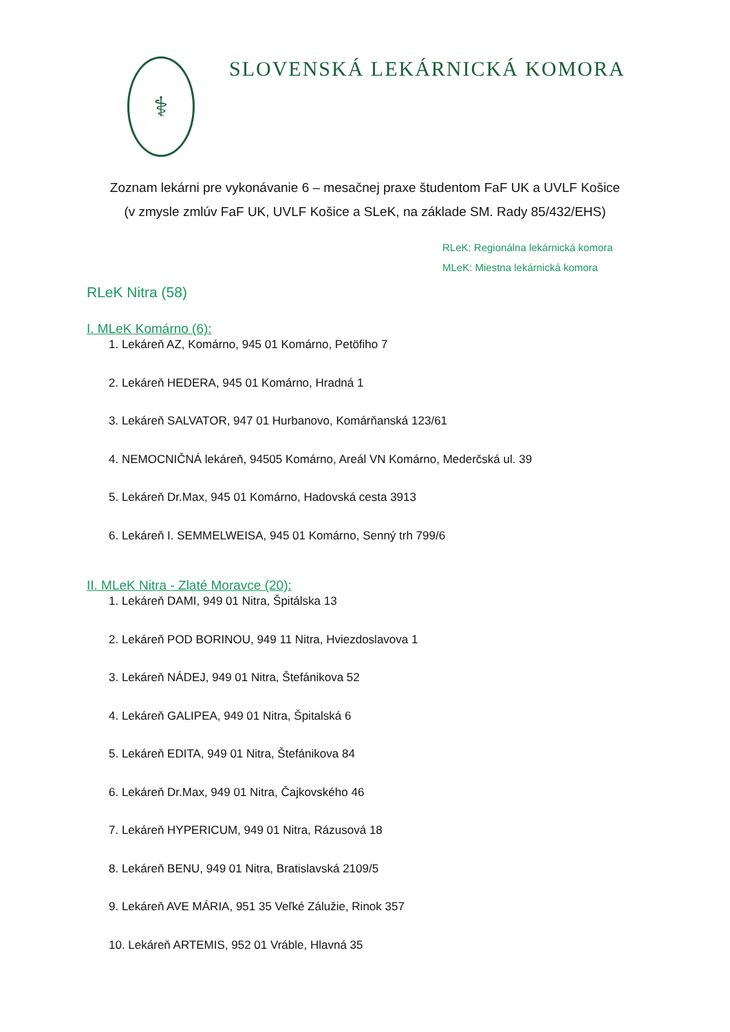⚕
SLOVENSKÁ LEKÁRNICKÁ KOMORA
Zoznam lekárni pre vykonávanie 6 – mesačnej praxe študentom FaF UK a UVLF Košice
(v zmysle zmlúv FaF UK, UVLF Košice a SLeK, na základe SM. Rady 85/432/EHS)
RLeK: Regionálna lekárnická komora
MLeK: Miestna lekárnická komora
RLeK Nitra (58)
I. MLeK Komárno (6):
1. Lekáreň AZ, Komárno, 945 01 Komárno, Petöfiho 7
2. Lekáreň HEDERA, 945 01 Komárno, Hradná 1
3. Lekáreň SALVATOR, 947 01 Hurbanovo, Komárňanská 123/61
4. NEMOCNIČNÁ lekáreň, 94505 Komárno, Areál VN Komárno, Mederčská ul. 39
5. Lekáreň Dr.Max, 945 01 Komárno, Hadovská cesta 3913
6. Lekáreň I. SEMMELWEISA, 945 01 Komárno, Senný trh 799/6
II. MLeK Nitra - Zlaté Moravce (20):
1. Lekáreň DAMI, 949 01 Nitra, Špitálska 13
2. Lekáreň POD BORINOU, 949 11 Nitra, Hviezdoslavova 1
3. Lekáreň NÁDEJ, 949 01 Nitra, Štefánikova 52
4. Lekáreň GALIPEA, 949 01 Nitra, Špitalská 6
5. Lekáreň EDITA, 949 01 Nitra, Štefánikova 84
6. Lekáreň Dr.Max, 949 01 Nitra, Čajkovského 46
7. Lekáreň HYPERICUM, 949 01 Nitra, Rázusová 18
8. Lekáreň BENU, 949 01 Nitra, Bratislavská 2109/5
9. Lekáreň AVE MÁRIA, 951 35 Veľké Zálužie, Rinok 357
10. Lekáreň ARTEMIS, 952 01 Vráble, Hlavná 35